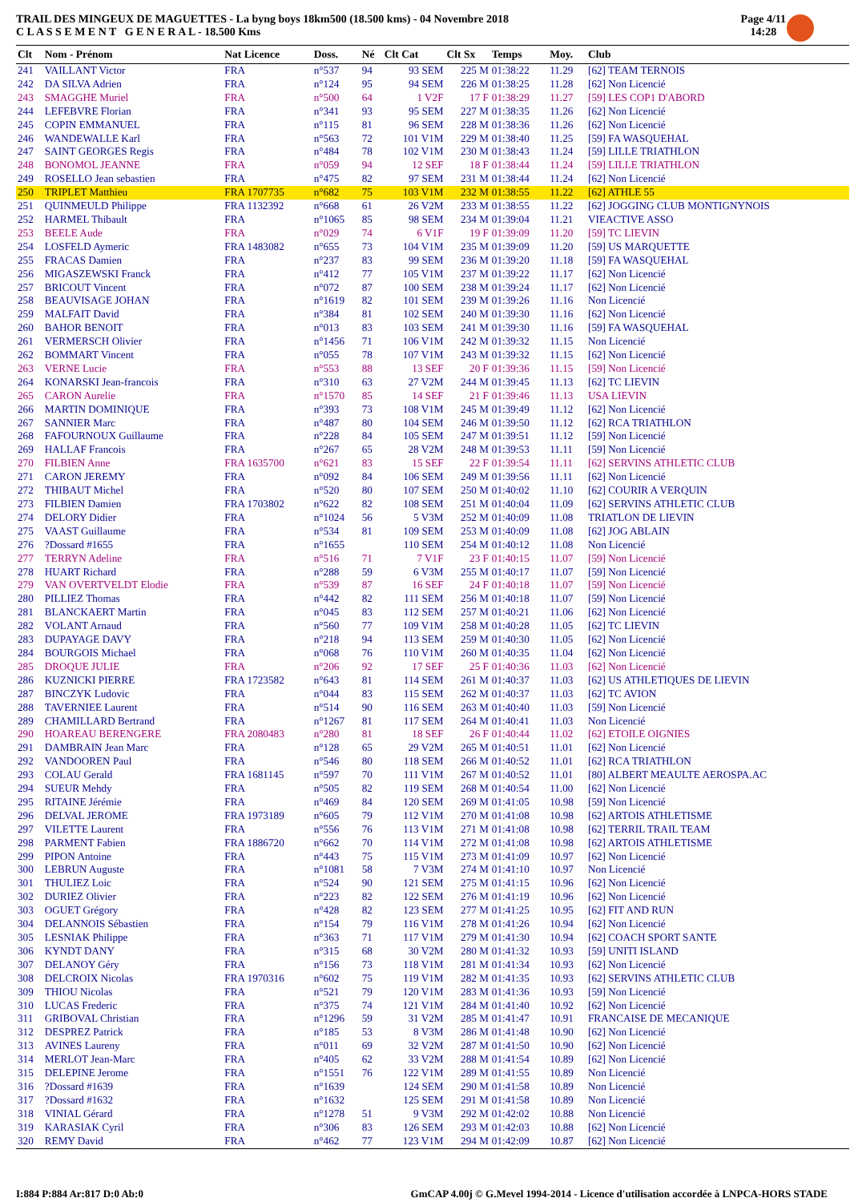TRAIL DES MINGEUX DE MAGUETTES - La byng boys 18km500 (18.500 kms) - 04 Novembre 2018
C L A S S E M E N T G E N E R A L - 18.500 Kms
Page 4/11
14:28
| Clt | Nom - Prénom | Nat Licence | Doss. | Né | Clt Cat | Clt Sx | Temps | Moy. | Club |
| --- | --- | --- | --- | --- | --- | --- | --- | --- | --- |
| 241 | VAILLANT Victor | FRA | n°537 | 94 | 93 SEM | 225 M | 01:38:22 | 11.29 | [62] TEAM TERNOIS |
| 242 | DA SILVA Adrien | FRA | n°124 | 95 | 94 SEM | 226 M | 01:38:25 | 11.28 | [62] Non Licencié |
| 243 | SMAGGHE Muriel | FRA | n°500 | 64 | 1 V2F | 17 F | 01:38:29 | 11.27 | [59] LES COP1 D'ABORD |
| 244 | LEFEBVRE Florian | FRA | n°341 | 93 | 95 SEM | 227 M | 01:38:35 | 11.26 | [62] Non Licencié |
| 245 | COPIN EMMANUEL | FRA | n°115 | 81 | 96 SEM | 228 M | 01:38:36 | 11.26 | [62] Non Licencié |
| 246 | WANDEWALLE Karl | FRA | n°563 | 72 | 101 V1M | 229 M | 01:38:40 | 11.25 | [59] FA WASQUEHAL |
| 247 | SAINT GEORGES Regis | FRA | n°484 | 78 | 102 V1M | 230 M | 01:38:43 | 11.24 | [59] LILLE TRIATHLON |
| 248 | BONOMOL JEANNE | FRA | n°059 | 94 | 12 SEF | 18 F | 01:38:44 | 11.24 | [59] LILLE TRIATHLON |
| 249 | ROSELLO Jean sebastien | FRA | n°475 | 82 | 97 SEM | 231 M | 01:38:44 | 11.24 | [62] Non Licencié |
| 250 | TRIPLET Matthieu | FRA 1707735 | n°682 | 75 | 103 V1M | 232 M | 01:38:55 | 11.22 | [62] ATHLE 55 |
| 251 | QUINMEULD Philippe | FRA 1132392 | n°668 | 61 | 26 V2M | 233 M | 01:38:55 | 11.22 | [62] JOGGING CLUB MONTIGNYNOIS |
| 252 | HARMEL Thibault | FRA | n°1065 | 85 | 98 SEM | 234 M | 01:39:04 | 11.21 | VIEACTIVE ASSO |
| 253 | BEELE Aude | FRA | n°029 | 74 | 6 V1F | 19 F | 01:39:09 | 11.20 | [59] TC LIEVIN |
| 254 | LOSFELD Aymeric | FRA 1483082 | n°655 | 73 | 104 V1M | 235 M | 01:39:09 | 11.20 | [59] US MARQUETTE |
| 255 | FRACAS Damien | FRA | n°237 | 83 | 99 SEM | 236 M | 01:39:20 | 11.18 | [59] FA WASQUEHAL |
| 256 | MIGASZEWSKI Franck | FRA | n°412 | 77 | 105 V1M | 237 M | 01:39:22 | 11.17 | [62] Non Licencié |
| 257 | BRICOUT Vincent | FRA | n°072 | 87 | 100 SEM | 238 M | 01:39:24 | 11.17 | [62] Non Licencié |
| 258 | BEAUVISAGE JOHAN | FRA | n°1619 | 82 | 101 SEM | 239 M | 01:39:26 | 11.16 | Non Licencié |
| 259 | MALFAIT David | FRA | n°384 | 81 | 102 SEM | 240 M | 01:39:30 | 11.16 | [62] Non Licencié |
| 260 | BAHOR BENOIT | FRA | n°013 | 83 | 103 SEM | 241 M | 01:39:30 | 11.16 | [59] FA WASQUEHAL |
| 261 | VERMERSCH Olivier | FRA | n°1456 | 71 | 106 V1M | 242 M | 01:39:32 | 11.15 | Non Licencié |
| 262 | BOMMART Vincent | FRA | n°055 | 78 | 107 V1M | 243 M | 01:39:32 | 11.15 | [62] Non Licencié |
| 263 | VERNE Lucie | FRA | n°553 | 88 | 13 SEF | 20 F | 01:39:36 | 11.15 | [59] Non Licencié |
| 264 | KONARSKI Jean-francois | FRA | n°310 | 63 | 27 V2M | 244 M | 01:39:45 | 11.13 | [62] TC LIEVIN |
| 265 | CARON Aurelie | FRA | n°1570 | 85 | 14 SEF | 21 F | 01:39:46 | 11.13 | USA LIEVIN |
| 266 | MARTIN DOMINIQUE | FRA | n°393 | 73 | 108 V1M | 245 M | 01:39:49 | 11.12 | [62] Non Licencié |
| 267 | SANNIER Marc | FRA | n°487 | 80 | 104 SEM | 246 M | 01:39:50 | 11.12 | [62] RCA TRIATHLON |
| 268 | FAFOURNOUX Guillaume | FRA | n°228 | 84 | 105 SEM | 247 M | 01:39:51 | 11.12 | [59] Non Licencié |
| 269 | HALLAF Francois | FRA | n°267 | 65 | 28 V2M | 248 M | 01:39:53 | 11.11 | [59] Non Licencié |
| 270 | FILBIEN Anne | FRA 1635700 | n°621 | 83 | 15 SEF | 22 F | 01:39:54 | 11.11 | [62] SERVINS ATHLETIC CLUB |
| 271 | CARON JEREMY | FRA | n°092 | 84 | 106 SEM | 249 M | 01:39:56 | 11.11 | [62] Non Licencié |
| 272 | THIBAUT Michel | FRA | n°520 | 80 | 107 SEM | 250 M | 01:40:02 | 11.10 | [62] COURIR A VERQUIN |
| 273 | FILBIEN Damien | FRA 1703802 | n°622 | 82 | 108 SEM | 251 M | 01:40:04 | 11.09 | [62] SERVINS ATHLETIC CLUB |
| 274 | DELORY Didier | FRA | n°1024 | 56 | 5 V3M | 252 M | 01:40:09 | 11.08 | TRIATLON DE LIEVIN |
| 275 | VAAST Guillaume | FRA | n°534 | 81 | 109 SEM | 253 M | 01:40:09 | 11.08 | [62] JOG ABLAIN |
| 276 | ?Dossard #1655 | FRA | n°1655 | | 110 SEM | 254 M | 01:40:12 | 11.08 | Non Licencié |
| 277 | TERRYN Adeline | FRA | n°516 | 71 | 7 V1F | 23 F | 01:40:15 | 11.07 | [59] Non Licencié |
| 278 | HUART Richard | FRA | n°288 | 59 | 6 V3M | 255 M | 01:40:17 | 11.07 | [59] Non Licencié |
| 279 | VAN OVERTVELDT Elodie | FRA | n°539 | 87 | 16 SEF | 24 F | 01:40:18 | 11.07 | [59] Non Licencié |
| 280 | PILLIEZ Thomas | FRA | n°442 | 82 | 111 SEM | 256 M | 01:40:18 | 11.07 | [59] Non Licencié |
| 281 | BLANCKAERT Martin | FRA | n°045 | 83 | 112 SEM | 257 M | 01:40:21 | 11.06 | [62] Non Licencié |
| 282 | VOLANT Arnaud | FRA | n°560 | 77 | 109 V1M | 258 M | 01:40:28 | 11.05 | [62] TC LIEVIN |
| 283 | DUPAYAGE DAVY | FRA | n°218 | 94 | 113 SEM | 259 M | 01:40:30 | 11.05 | [62] Non Licencié |
| 284 | BOURGOIS Michael | FRA | n°068 | 76 | 110 V1M | 260 M | 01:40:35 | 11.04 | [62] Non Licencié |
| 285 | DROQUE JULIE | FRA | n°206 | 92 | 17 SEF | 25 F | 01:40:36 | 11.03 | [62] Non Licencié |
| 286 | KUZNICKI PIERRE | FRA 1723582 | n°643 | 81 | 114 SEM | 261 M | 01:40:37 | 11.03 | [62] US ATHLETIQUES DE LIEVIN |
| 287 | BINCZYK Ludovic | FRA | n°044 | 83 | 115 SEM | 262 M | 01:40:37 | 11.03 | [62] TC AVION |
| 288 | TAVERNIEE Laurent | FRA | n°514 | 90 | 116 SEM | 263 M | 01:40:40 | 11.03 | [59] Non Licencié |
| 289 | CHAMILLARD Bertrand | FRA | n°1267 | 81 | 117 SEM | 264 M | 01:40:41 | 11.03 | Non Licencié |
| 290 | HOAREAU BERENGERE | FRA 2080483 | n°280 | 81 | 18 SEF | 26 F | 01:40:44 | 11.02 | [62] ETOILE OIGNIES |
| 291 | DAMBRAIN Jean Marc | FRA | n°128 | 65 | 29 V2M | 265 M | 01:40:51 | 11.01 | [62] Non Licencié |
| 292 | VANDOOREN Paul | FRA | n°546 | 80 | 118 SEM | 266 M | 01:40:52 | 11.01 | [62] RCA TRIATHLON |
| 293 | COLAU Gerald | FRA 1681145 | n°597 | 70 | 111 V1M | 267 M | 01:40:52 | 11.01 | [80] ALBERT MEAULTE AEROSPA.AC |
| 294 | SUEUR Mehdy | FRA | n°505 | 82 | 119 SEM | 268 M | 01:40:54 | 11.00 | [62] Non Licencié |
| 295 | RITAINE Jérémie | FRA | n°469 | 84 | 120 SEM | 269 M | 01:41:05 | 10.98 | [59] Non Licencié |
| 296 | DELVAL JEROME | FRA 1973189 | n°605 | 79 | 112 V1M | 270 M | 01:41:08 | 10.98 | [62] ARTOIS ATHLETISME |
| 297 | VILETTE Laurent | FRA | n°556 | 76 | 113 V1M | 271 M | 01:41:08 | 10.98 | [62] TERRIL TRAIL TEAM |
| 298 | PARMENT Fabien | FRA 1886720 | n°662 | 70 | 114 V1M | 272 M | 01:41:08 | 10.98 | [62] ARTOIS ATHLETISME |
| 299 | PIPON Antoine | FRA | n°443 | 75 | 115 V1M | 273 M | 01:41:09 | 10.97 | [62] Non Licencié |
| 300 | LEBRUN Auguste | FRA | n°1081 | 58 | 7 V3M | 274 M | 01:41:10 | 10.97 | Non Licencié |
| 301 | THULIEZ Loic | FRA | n°524 | 90 | 121 SEM | 275 M | 01:41:15 | 10.96 | [62] Non Licencié |
| 302 | DURIEZ Olivier | FRA | n°223 | 82 | 122 SEM | 276 M | 01:41:19 | 10.96 | [62] Non Licencié |
| 303 | OGUET Grégory | FRA | n°428 | 82 | 123 SEM | 277 M | 01:41:25 | 10.95 | [62] FIT AND RUN |
| 304 | DELANNOIS Sébastien | FRA | n°154 | 79 | 116 V1M | 278 M | 01:41:26 | 10.94 | [62] Non Licencié |
| 305 | LESNIAK Philippe | FRA | n°363 | 71 | 117 V1M | 279 M | 01:41:30 | 10.94 | [62] COACH SPORT SANTE |
| 306 | KYNDT DANY | FRA | n°315 | 68 | 30 V2M | 280 M | 01:41:32 | 10.93 | [59] UNITI ISLAND |
| 307 | DELANOY Géry | FRA | n°156 | 73 | 118 V1M | 281 M | 01:41:34 | 10.93 | [62] Non Licencié |
| 308 | DELCROIX Nicolas | FRA 1970316 | n°602 | 75 | 119 V1M | 282 M | 01:41:35 | 10.93 | [62] SERVINS ATHLETIC CLUB |
| 309 | THIOU Nicolas | FRA | n°521 | 79 | 120 V1M | 283 M | 01:41:36 | 10.93 | [59] Non Licencié |
| 310 | LUCAS Frederic | FRA | n°375 | 74 | 121 V1M | 284 M | 01:41:40 | 10.92 | [62] Non Licencié |
| 311 | GRIBOVAL Christian | FRA | n°1296 | 59 | 31 V2M | 285 M | 01:41:47 | 10.91 | FRANCAISE DE MECANIQUE |
| 312 | DESPREZ Patrick | FRA | n°185 | 53 | 8 V3M | 286 M | 01:41:48 | 10.90 | [62] Non Licencié |
| 313 | AVINES Laureny | FRA | n°011 | 69 | 32 V2M | 287 M | 01:41:50 | 10.90 | [62] Non Licencié |
| 314 | MERLOT Jean-Marc | FRA | n°405 | 62 | 33 V2M | 288 M | 01:41:54 | 10.89 | [62] Non Licencié |
| 315 | DELEPINE Jerome | FRA | n°1551 | 76 | 122 V1M | 289 M | 01:41:55 | 10.89 | Non Licencié |
| 316 | ?Dossard #1639 | FRA | n°1639 | | 124 SEM | 290 M | 01:41:58 | 10.89 | Non Licencié |
| 317 | ?Dossard #1632 | FRA | n°1632 | | 125 SEM | 291 M | 01:41:58 | 10.89 | Non Licencié |
| 318 | VINIAL Gérard | FRA | n°1278 | 51 | 9 V3M | 292 M | 01:42:02 | 10.88 | Non Licencié |
| 319 | KARASIAK Cyril | FRA | n°306 | 83 | 126 SEM | 293 M | 01:42:03 | 10.88 | [62] Non Licencié |
| 320 | REMY David | FRA | n°462 | 77 | 123 V1M | 294 M | 01:42:09 | 10.87 | [62] Non Licencié |
I:884 P:884 Ar:817 D:0 Ab:0 GmCAP 4.00j © G.Mevel 1994-2014 - Licence d'utilisation accordée à LNPCA-HORS STADE